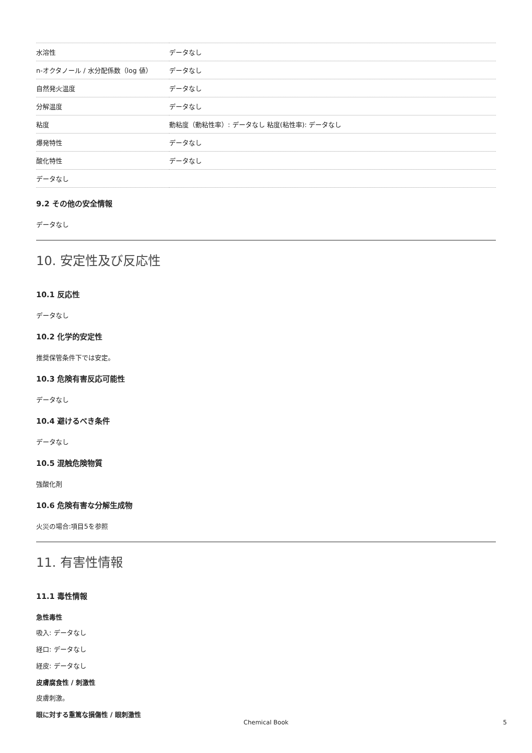| 水溶性 | データなし |
| n-オクタノール / 水分配係数（log 値） | データなし |
| 自然発火温度 | データなし |
| 分解温度 | データなし |
| 粘度 | 動粘度（動粘性率）: データなし 粘度(粘性率): データなし |
| 爆発特性 | データなし |
| 酸化特性 | データなし |
| データなし | |
9.2 その他の安全情報
データなし
10. 安定性及び反応性
10.1 反応性
データなし
10.2 化学的安定性
推奨保管条件下では安定。
10.3 危険有害反応可能性
データなし
10.4 避けるべき条件
データなし
10.5 混触危険物質
強酸化剤
10.6 危険有害な分解生成物
火災の場合:項目5を参照
11. 有害性情報
11.1 毒性情報
急性毒性
吸入: データなし
経口: データなし
経皮: データなし
皮膚腐食性 / 刺激性
皮膚刺激。
眼に対する重篤な損傷性 / 眼刺激性
Chemical Book 5